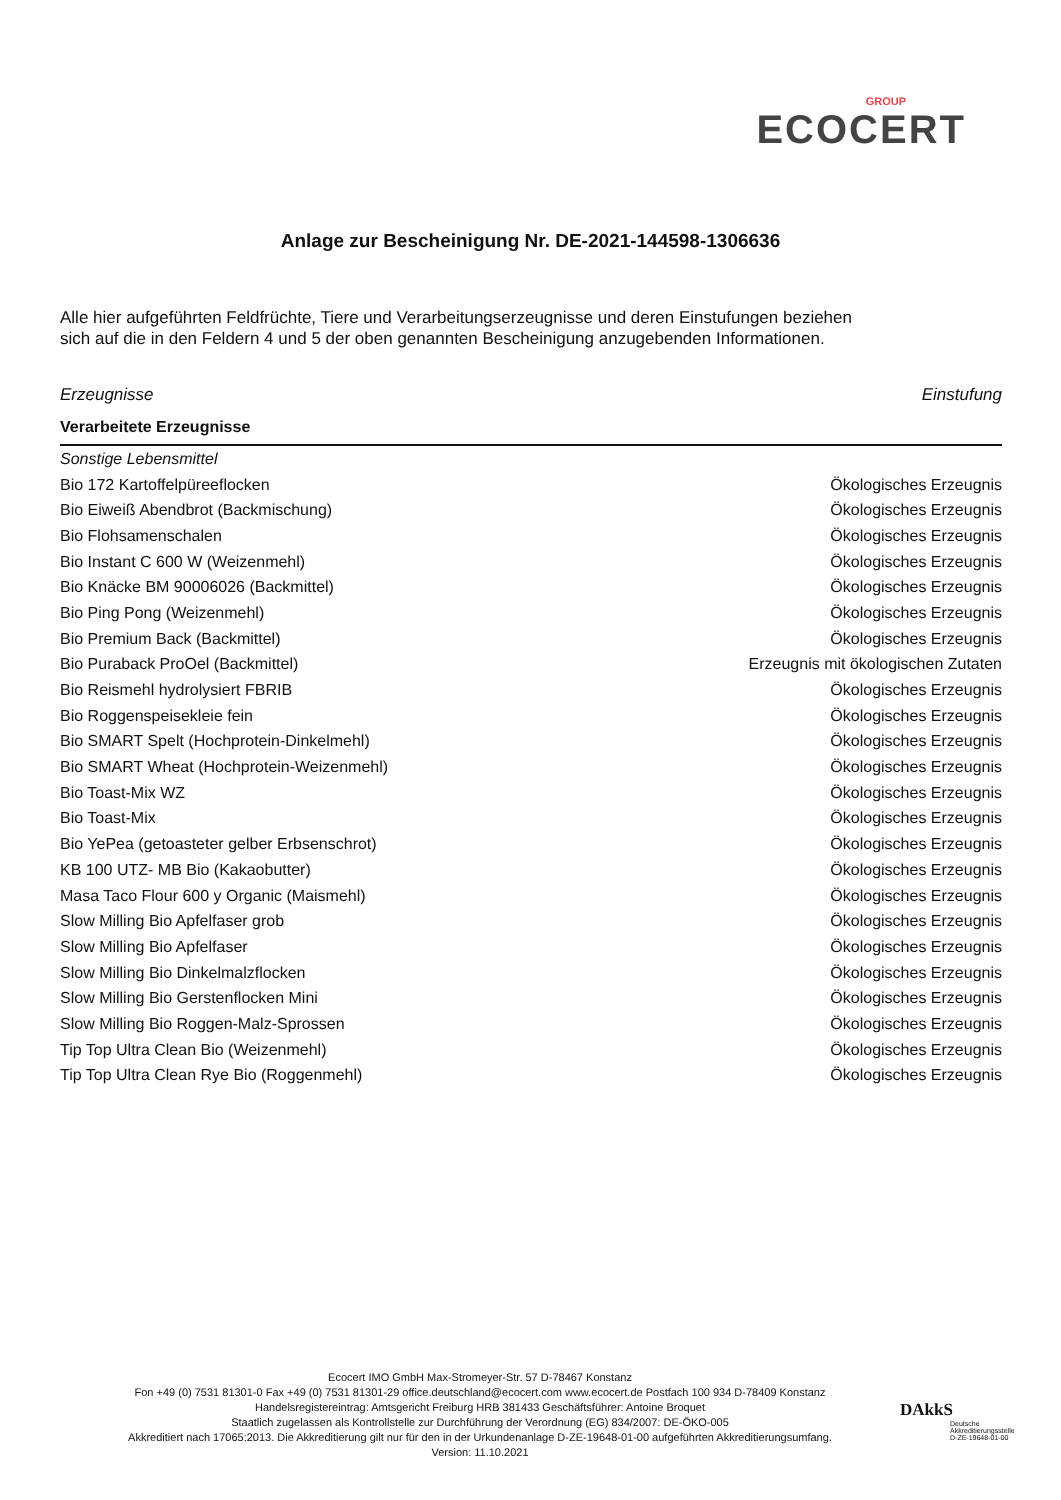GROUP
ECOCERT
Anlage zur Bescheinigung Nr. DE-2021-144598-1306636
Alle hier aufgeführten Feldfrüchte, Tiere und Verarbeitungserzeugnisse und deren Einstufungen beziehen sich auf die in den Feldern 4 und 5 der oben genannten Bescheinigung anzugebenden Informationen.
| Erzeugnisse | Einstufung |
| --- | --- |
| Verarbeitete Erzeugnisse | |
| Sonstige Lebensmittel | |
| Bio 172 Kartoffelpüreeflocken | Ökologisches Erzeugnis |
| Bio Eiweiß Abendbrot (Backmischung) | Ökologisches Erzeugnis |
| Bio Flohsamenschalen | Ökologisches Erzeugnis |
| Bio Instant C 600 W (Weizenmehl) | Ökologisches Erzeugnis |
| Bio Knäcke BM 90006026 (Backmittel) | Ökologisches Erzeugnis |
| Bio Ping Pong (Weizenmehl) | Ökologisches Erzeugnis |
| Bio Premium Back (Backmittel) | Ökologisches Erzeugnis |
| Bio Puraback ProOel (Backmittel) | Erzeugnis mit ökologischen Zutaten |
| Bio Reismehl hydrolysiert FBRIB | Ökologisches Erzeugnis |
| Bio Roggenspeisekleie fein | Ökologisches Erzeugnis |
| Bio SMART Spelt (Hochprotein-Dinkelmehl) | Ökologisches Erzeugnis |
| Bio SMART Wheat (Hochprotein-Weizenmehl) | Ökologisches Erzeugnis |
| Bio Toast-Mix WZ | Ökologisches Erzeugnis |
| Bio Toast-Mix | Ökologisches Erzeugnis |
| Bio YePea (getoasteter gelber Erbsenschrot) | Ökologisches Erzeugnis |
| KB 100 UTZ- MB Bio (Kakaobutter) | Ökologisches Erzeugnis |
| Masa Taco Flour 600 y Organic (Maismehl) | Ökologisches Erzeugnis |
| Slow Milling Bio Apfelfaser grob | Ökologisches Erzeugnis |
| Slow Milling Bio Apfelfaser | Ökologisches Erzeugnis |
| Slow Milling Bio Dinkelmalzflocken | Ökologisches Erzeugnis |
| Slow Milling Bio Gerstenflocken Mini | Ökologisches Erzeugnis |
| Slow Milling Bio Roggen-Malz-Sprossen | Ökologisches Erzeugnis |
| Tip Top Ultra Clean Bio (Weizenmehl) | Ökologisches Erzeugnis |
| Tip Top Ultra Clean Rye Bio (Roggenmehl) | Ökologisches Erzeugnis |
Ecocert IMO GmbH Max-Stromeyer-Str. 57 D-78467 Konstanz
Fon +49 (0) 7531 81301-0 Fax +49 (0) 7531 81301-29 office.deutschland@ecocert.com www.ecocert.de Postfach 100 934 D-78409 Konstanz
Handelsregistereintrag: Amtsgericht Freiburg HRB 381433 Geschäftsführer: Antoine Broquet
Staatlich zugelassen als Kontrollstelle zur Durchführung der Verordnung (EG) 834/2007: DE-ÖKO-005
Akkreditiert nach 17065:2013. Die Akkreditierung gilt nur für den in der Urkundenanlage D-ZE-19648-01-00 aufgeführten Akkreditierungsumfang.
Version: 11.10.2021
DAkkS
Deutsche
Akkreditierungsstelle
D-ZE-19648-01-00